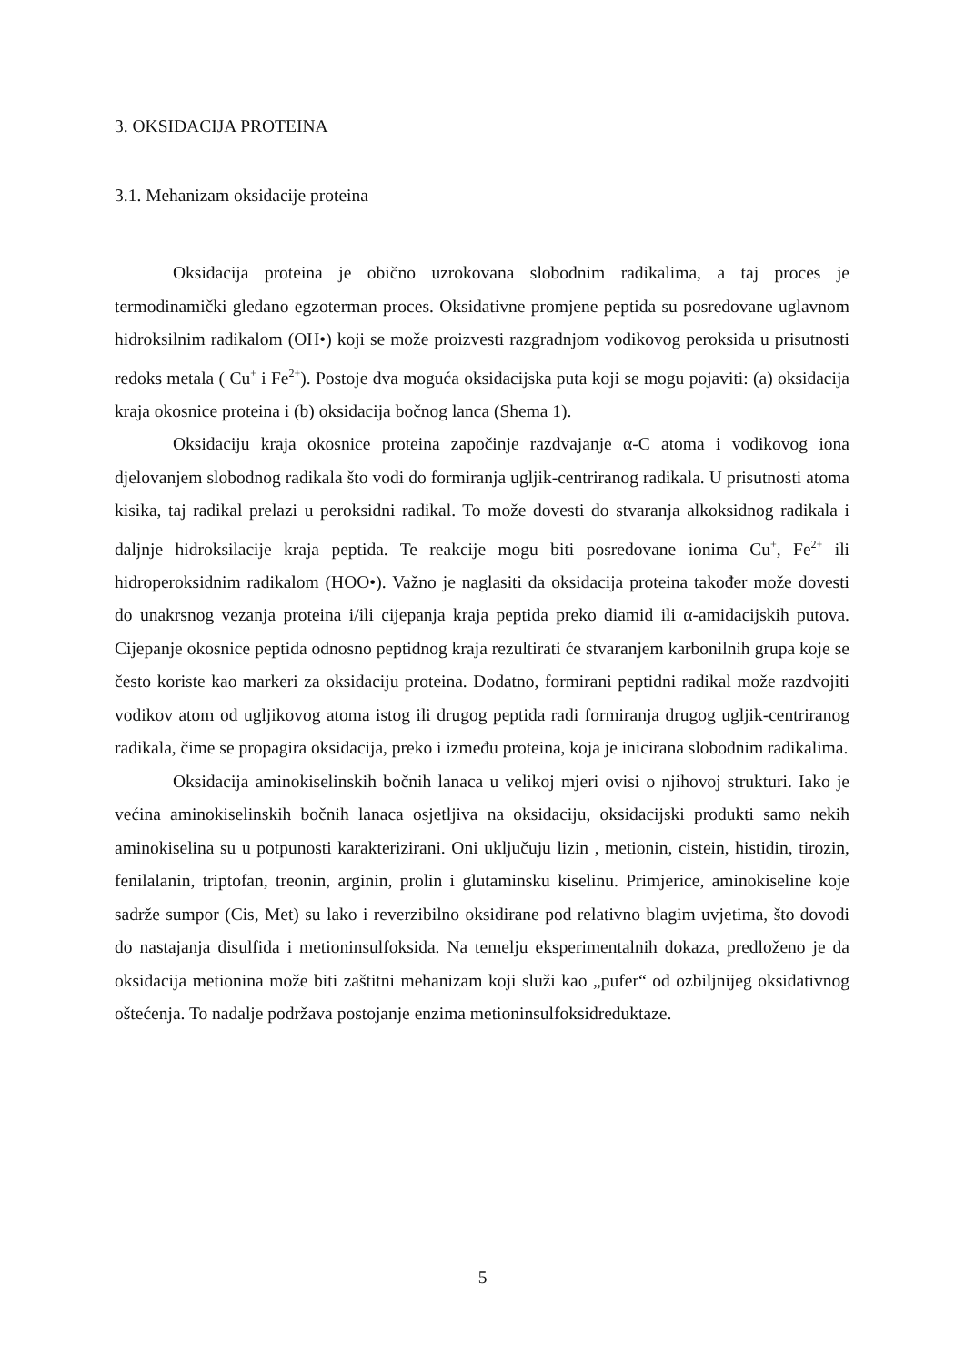3. OKSIDACIJA PROTEINA
3.1. Mehanizam oksidacije proteina
Oksidacija proteina je obično uzrokovana slobodnim radikalima, a taj proces je termodinamički gledano egzoterman proces. Oksidativne promjene peptida su posredovane uglavnom hidroksilnim radikalom (OH•) koji se može proizvesti razgradnjom vodikovog peroksida u prisutnosti redoks metala ( Cu<sup>+</sup> i Fe<sup>2+</sup>). Postoje dva moguća oksidacijska puta koji se mogu pojaviti: (a) oksidacija kraja okosnice proteina i (b) oksidacija bočnog lanca (Shema 1).
Oksidaciju kraja okosnice proteina započinje razdvajanje α-C atoma i vodikovog iona djelovanjem slobodnog radikala što vodi do formiranja ugljik-centriranog radikala. U prisutnosti atoma kisika, taj radikal prelazi u peroksidni radikal. To može dovesti do stvaranja alkoksidnog radikala i daljnje hidroksilacije kraja peptida. Te reakcije mogu biti posredovane ionima Cu<sup>+</sup>, Fe<sup>2+</sup> ili hidroperoksidnim radikalom (HOO•). Važno je naglasiti da oksidacija proteina također može dovesti do unakrsnog vezanja proteina i/ili cijepanja kraja peptida preko diamid ili α-amidacijskih putova. Cijepanje okosnice peptida odnosno peptidnog kraja rezultirati će stvaranjem karbonilnih grupa koje se često koriste kao markeri za oksidaciju proteina. Dodatno, formirani peptidni radikal može razdvojiti vodikov atom od ugljikovog atoma istog ili drugog peptida radi formiranja drugog ugljik-centriranog radikala, čime se propagira oksidacija, preko i između proteina, koja je inicirana slobodnim radikalima.
Oksidacija aminokiselinskih bočnih lanaca u velikoj mjeri ovisi o njihovoj strukturi. Iako je većina aminokiselinskih bočnih lanaca osjetljiva na oksidaciju, oksidacijski produkti samo nekih aminokiselina su u potpunosti karakterizirani. Oni uključuju lizin , metionin, cistein, histidin, tirozin, fenilalanin, triptofan, treonin, arginin, prolin i glutaminsku kiselinu. Primjerice, aminokiseline koje sadrže sumpor (Cis, Met) su lako i reverzibilno oksidirane pod relativno blagim uvjetima, što dovodi do nastajanja disulfida i metioninsulfoksida. Na temelju eksperimentalnih dokaza, predloženo je da oksidacija metionina može biti zaštitni mehanizam koji služi kao „pufer“ od ozbiljnijeg oksidativnog oštećenja. To nadalje podržava postojanje enzima metioninsulfoksidreduktaze.
5